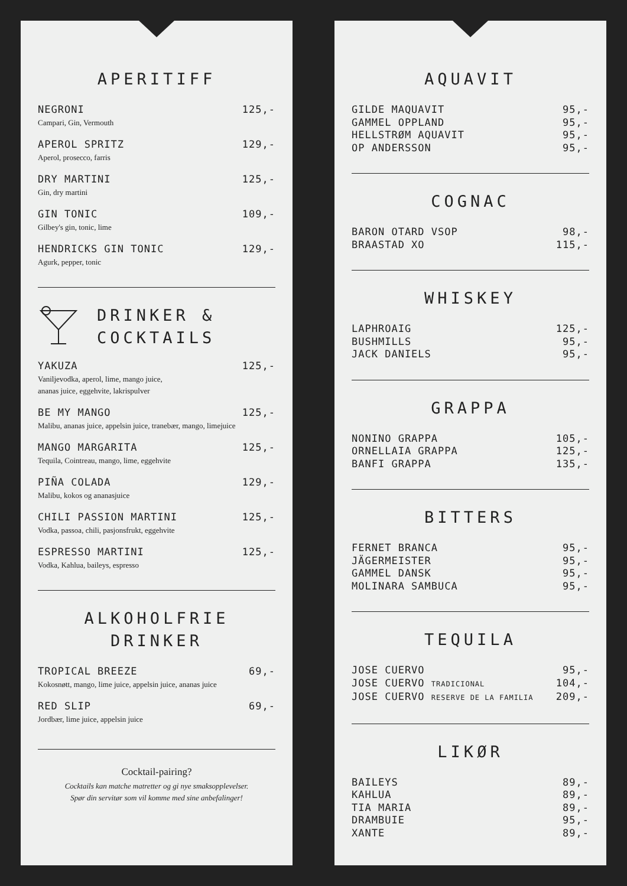APERITIFF
NEGRONI 125,-
Campari, Gin, Vermouth
APEROL SPRITZ 129,-
Aperol, prosecco, farris
DRY MARTINI 125,-
Gin, dry martini
GIN TONIC 109,-
Gilbey's gin, tonic, lime
HENDRICKS GIN TONIC 129,-
Agurk, pepper, tonic
DRINKER &
COCKTAILS
YAKUZA 125,-
Vaniljevodka, aperol, lime, mango juice,
ananas juice, eggehvite, lakrispulver
BE MY MANGO 125,-
Malibu, ananas juice, appelsin juice, tranebær, mango, limejuice
MANGO MARGARITA 125,-
Tequila, Cointreau, mango, lime, eggehvite
PIÑA COLADA 129,-
Malibu, kokos og ananasjuice
CHILI PASSION MARTINI 125,-
Vodka, passoa, chili, pasjonsfrukt, eggehvite
ESPRESSO MARTINI 125,-
Vodka, Kahlua, baileys, espresso
ALKOHOLFRIE
DRINKER
TROPICAL BREEZE 69,-
Kokosnøtt, mango, lime juice, appelsin juice, ananas juice
RED SLIP 69,-
Jordbær, lime juice, appelsin juice
Cocktail-pairing?
Cocktails kan matche matretter og gi nye smaksopplevelser.
Spør din servitør som vil komme med sine anbefalinger!
AQUAVIT
GILDE MAQUAVIT 95,-
GAMMEL OPPLAND 95,-
HELLSTRØM AQUAVIT 95,-
OP ANDERSSON 95,-
COGNAC
BARON OTARD VSOP 98,-
BRAASTAD XO 115,-
WHISKEY
LAPHROAIG 125,-
BUSHMILLS 95,-
JACK DANIELS 95,-
GRAPPA
NONINO GRAPPA 105,-
ORNELLAIA GRAPPA 125,-
BANFI GRAPPA 135,-
BITTERS
FERNET BRANCA 95,-
JÄGERMEISTER 95,-
GAMMEL DANSK 95,-
MOLINARA SAMBUCA 95,-
TEQUILA
JOSE CUERVO 95,-
JOSE CUERVO TRADICIONAL 104,-
JOSE CUERVO RESERVE DE LA FAMILIA 209,-
LIKØR
BAILEYS 89,-
KAHLUA 89,-
TIA MARIA 89,-
DRAMBUIE 95,-
XANTE 89,-